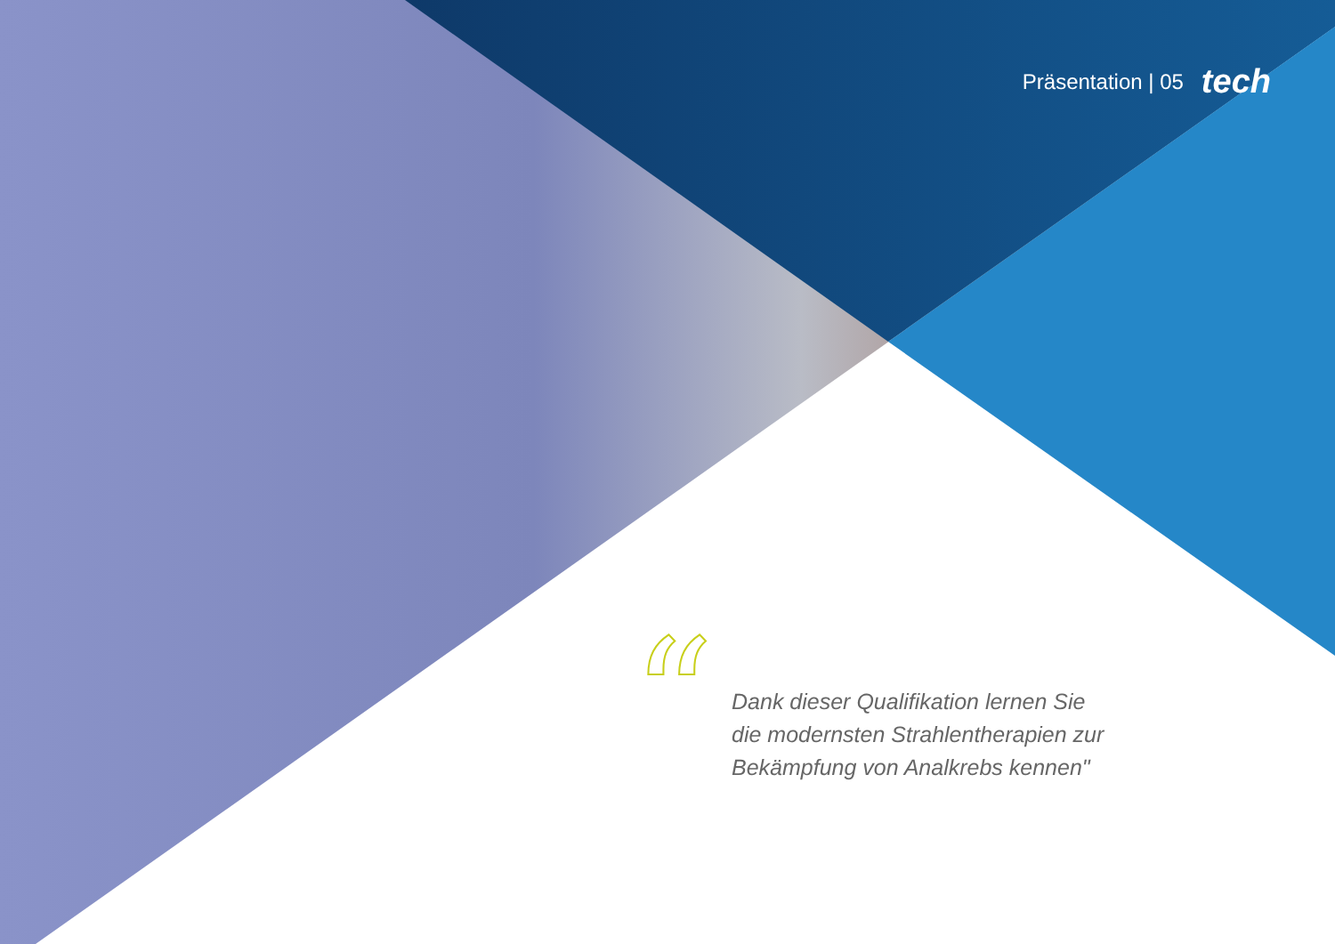Präsentation | 05 tech
“
Dank dieser Qualifikation lernen Sie
die modernsten Strahlentherapien zur
Bekämpfung von Analkrebs kennen"